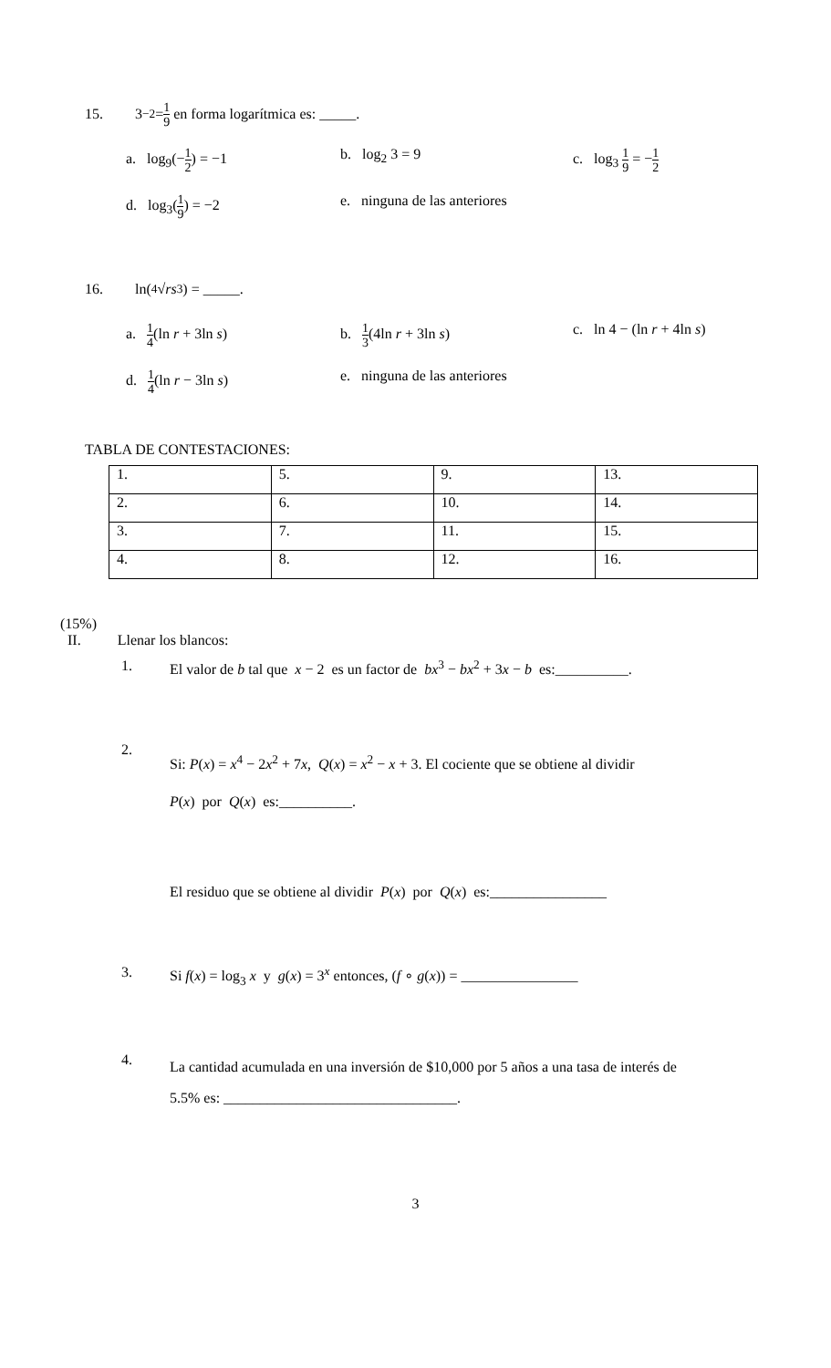15. 3<sup>−2</sup> = 1 9 en forma logarítmica es: _____.
a. log<sub>9</sub>(−1 2) = −1
b. log<sub>2</sub> 3 = 9
c. log<sub>3</sub> 1 9 = −1 2
d. log<sub>3</sub>(1 9) = −2
e. ninguna de las anteriores
16. ln(<sup>4</sup>√ rs<sup>3</sup>) = _____.
a. 1 4(ln r + 3ln s)
b. 1 3(4ln r + 3ln s)
c. ln 4 − (ln r + 4ln s)
d. 1 4(ln r − 3ln s)
e. ninguna de las anteriores
TABLA DE CONTESTACIONES:
| 1. | 5. | 9. | 13. |
| 2. | 6. | 10. | 14. |
| 3. | 7. | 11. | 15. |
| 4. | 8. | 12. | 16. |
(15%)
II. Llenar los blancos:
1. El valor de b tal que x − 2 es un factor de bx<sup>3</sup> − bx<sup>2</sup> + 3x − b es:__________.
2. Si: P(x) = x<sup>4</sup> − 2x<sup>2</sup> + 7x, Q(x) = x<sup>2</sup> − x + 3. El cociente que se obtiene al dividir
P(x) por Q(x) es:__________.
El residuo que se obtiene al dividir P(x) por Q(x) es:________________
3. Si f(x) = log<sub>3</sub> x y g(x) = 3<sup>x</sup> entonces, (f ∘ g(x)) = ________________
4. La cantidad acumulada en una inversión de $10,000 por 5 años a una tasa de interés de
5.5% es: ________________________________.
3